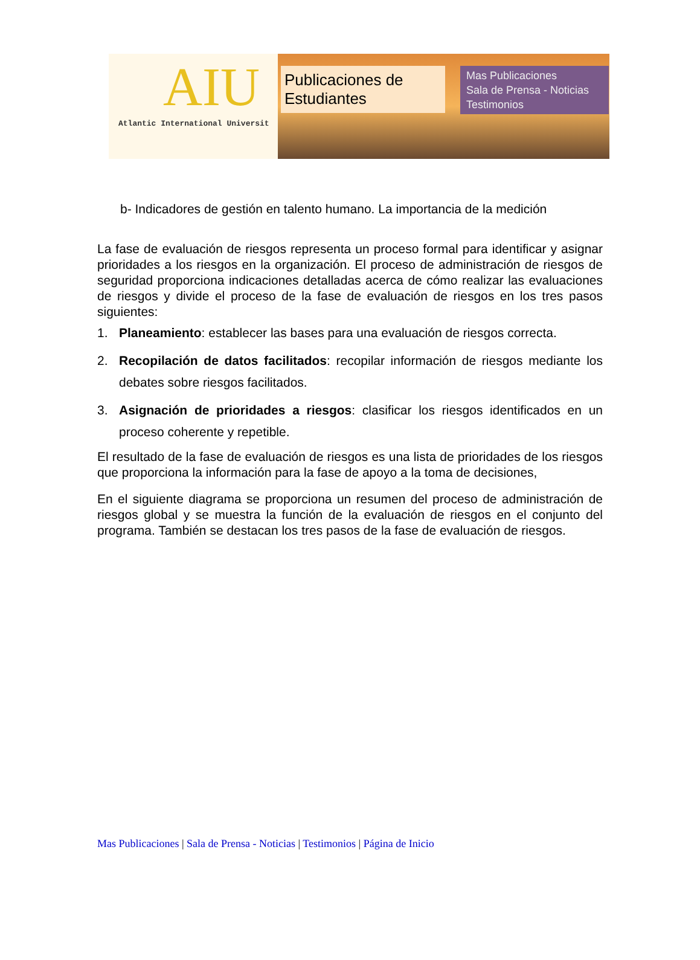AIU
Atlantic International Universit
Publicaciones de Estudiantes
Mas Publicaciones
Sala de Prensa - Noticias
Testimonios
b- Indicadores de gestión en talento humano. La importancia de la medición
La fase de evaluación de riesgos representa un proceso formal para identificar y asignar prioridades a los riesgos en la organización. El proceso de administración de riesgos de seguridad proporciona indicaciones detalladas acerca de cómo realizar las evaluaciones de riesgos y divide el proceso de la fase de evaluación de riesgos en los tres pasos siguientes:
1. Planeamiento: establecer las bases para una evaluación de riesgos correcta.
2. Recopilación de datos facilitados: recopilar información de riesgos mediante los debates sobre riesgos facilitados.
3. Asignación de prioridades a riesgos: clasificar los riesgos identificados en un proceso coherente y repetible.
El resultado de la fase de evaluación de riesgos es una lista de prioridades de los riesgos que proporciona la información para la fase de apoyo a la toma de decisiones,
En el siguiente diagrama se proporciona un resumen del proceso de administración de riesgos global y se muestra la función de la evaluación de riesgos en el conjunto del programa. También se destacan los tres pasos de la fase de evaluación de riesgos.
Mas Publicaciones | Sala de Prensa - Noticias | Testimonios | Página de Inicio